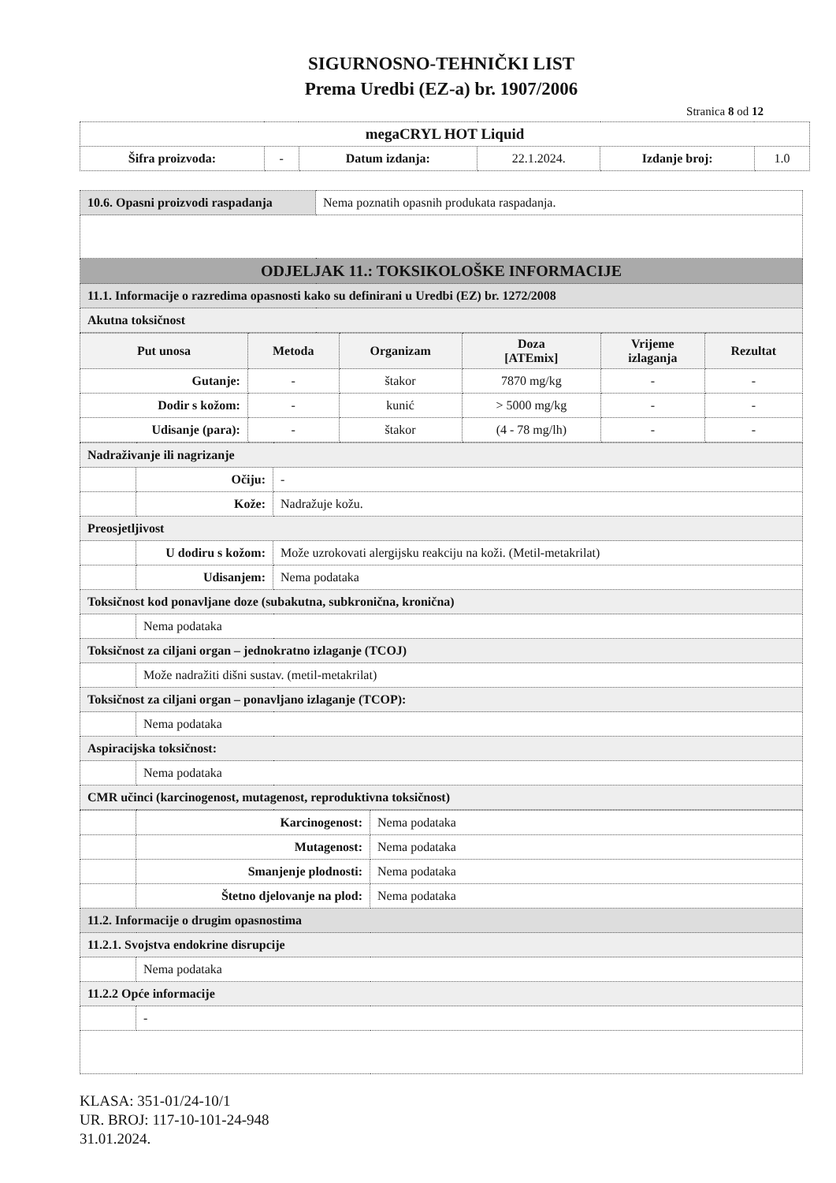SIGURNOSNO-TEHNIČKI LIST
Prema Uredbi (EZ-a) br. 1907/2006
Stranica 8 od 12
| megaCRYL HOT Liquid | | | | | |
| Šifra proizvoda: | - | Datum izdanja: | 22.1.2024. | Izdanje broj: | 1.0 |
| 10.6. Opasni proizvodi raspadanja | Nema poznatih opasnih produkata raspadanja. |
| ODJELJAK 11.: TOKSIKOLOŠKE INFORMACIJE | |
| 11.1. Informacije o razredima opasnosti kako su definirani u Uredbi (EZ) br. 1272/2008 | |
| Akutna toksičnost | |
| Put unosa | Metoda | Organizam | Doza [ATEmix] | Vrijeme izlaganja | Rezultat |
| --- | --- | --- | --- | --- | --- |
| Gutanje: | - | štakor | 7870 mg/kg | - | - |
| Dodir s kožom: | - | kunić | > 5000 mg/kg | - | - |
| Udisanje (para): | - | štakor | (4 - 78 mg/lh) | - | - |
| Nadraživanje ili nagrizanje | | |
| | Očiju: | - |
| | Kože: | Nadražuje kožu. |
| Preosjetljivost | | |
| | U dodiru s kožom: | Može uzrokovati alergijsku reakciju na koži. (Metil-metakrilat) |
| | Udisanjem: | Nema podataka |
| Toksičnost kod ponavljane doze (subakutna, subkronična, kronična) | | |
| | Nema podataka | |
| Toksičnost za ciljani organ – jednokratno izlaganje (TCOJ) | | |
| | Može nadražiti dišni sustav. (metil-metakrilat) | |
| Toksičnost za ciljani organ – ponavljano izlaganje (TCOP): | | |
| | Nema podataka | |
| Aspiracijska toksičnost: | | |
| | Nema podataka | |
| CMR učinci (karcinogenost, mutagenost, reproduktivna toksičnost) | | |
| | Karcinogenost: | Nema podataka |
| | Mutagenost: | Nema podataka |
| | Smanjenje plodnosti: | Nema podataka |
| | Štetno djelovanje na plod: | Nema podataka |
| 11.2. Informacije o drugim opasnostima | | |
| 11.2.1. Svojstva endokrine disrupcije | | |
| | Nema podataka | |
| 11.2.2 Opće informacije | | |
| | - | |
KLASA: 351-01/24-10/1
UR. BROJ: 117-10-101-24-948
31.01.2024.